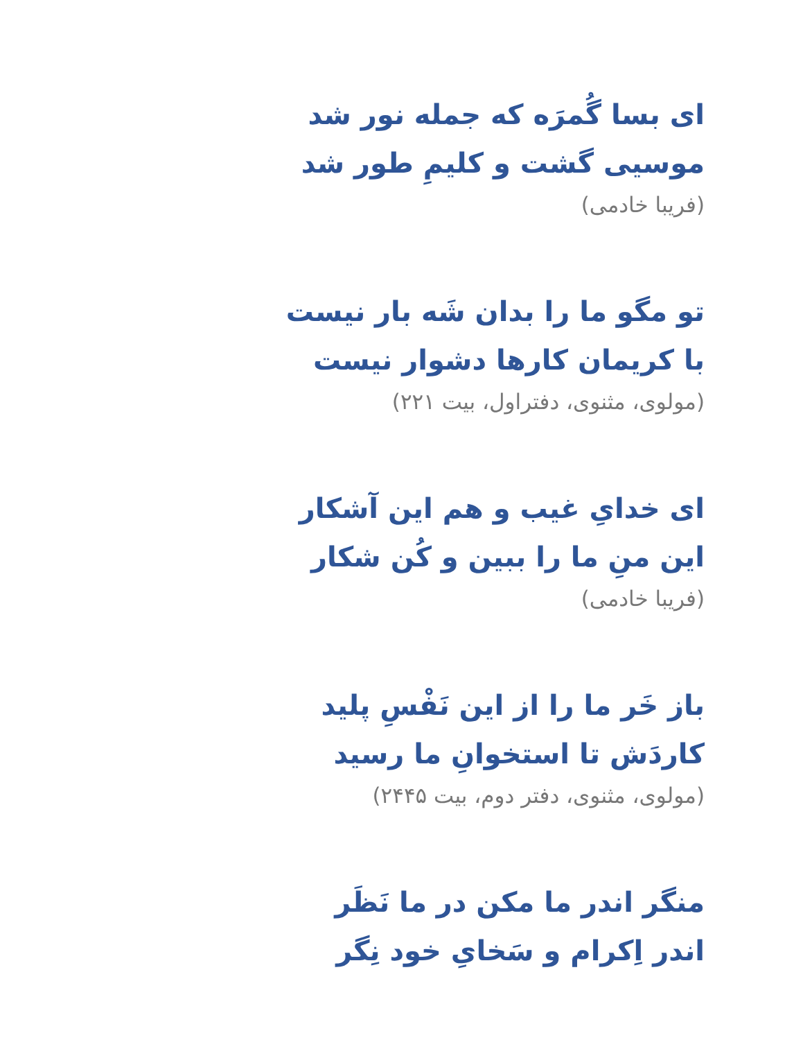ای بسا گُمرَه که جمله نور شد
موسیی گشت و کلیمِ طور شد
(فریبا خادمی)
تو مگو ما را بدان شَه بار نیست
با کریمان کارها دشوار نیست
(مولوی، مثنوی، دفتراول، بیت ۲۲۱)
ای خدایِ غیب و هم این آشکار
این منِ ما را ببین و کُن شکار
(فریبا خادمی)
باز خَر ما را از این نَفْسِ پلید
کاردَش تا استخوانِ ما رسید
(مولوی، مثنوی، دفتر دوم، بیت ۲۴۴۵)
منگر اندر ما مکن در ما نَظَر
اندر اِکرام و سَخایِ خود نِگر